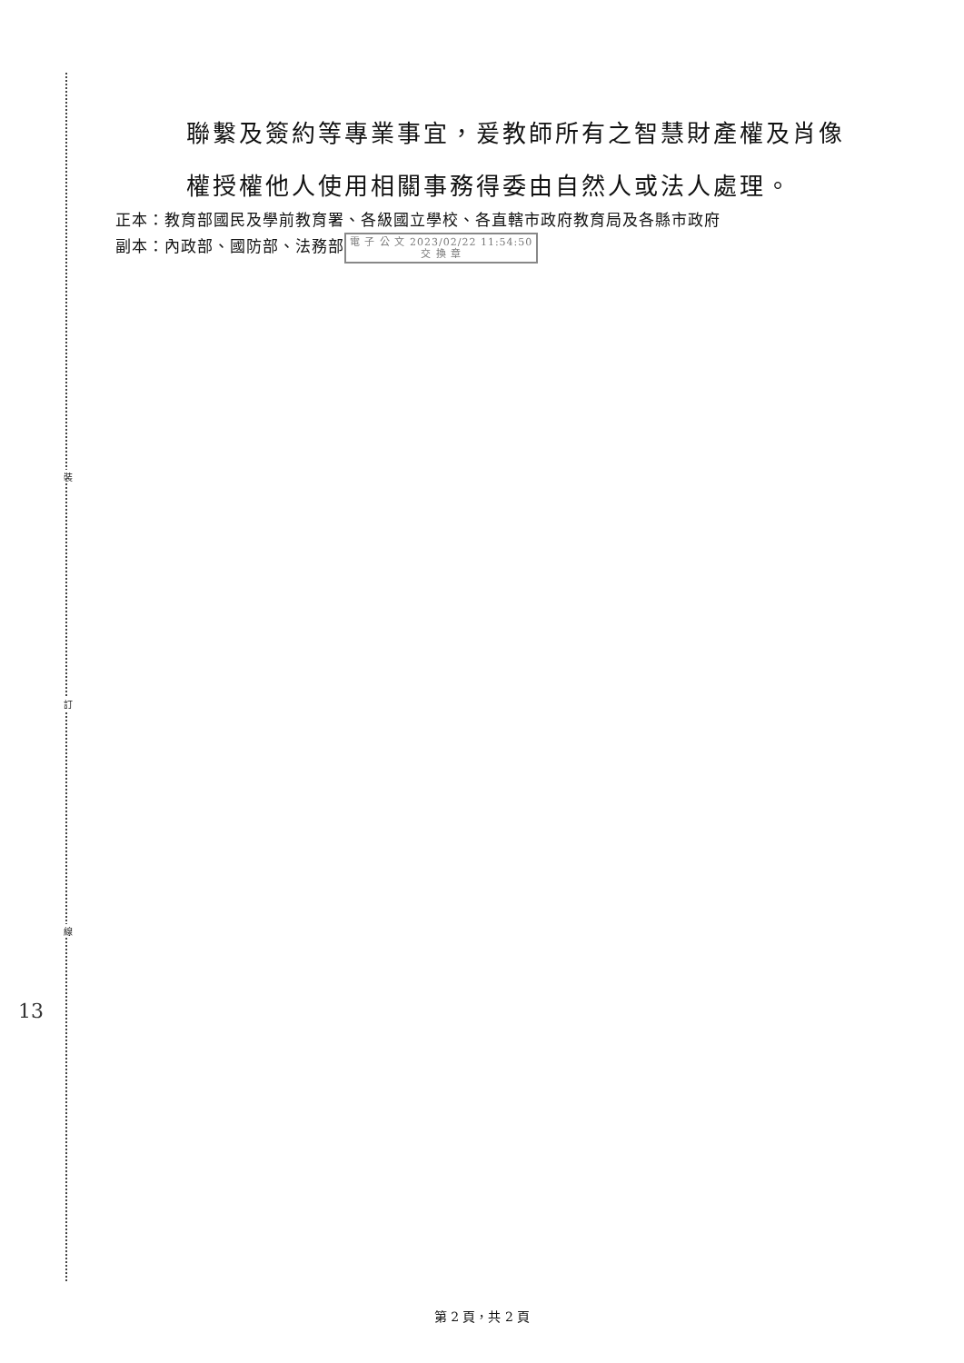裝
訂
線
聯繫及簽約等專業事宜，爰教師所有之智慧財產權及肖像
權授權他人使用相關事務得委由自然人或法人處理。
正本：教育部國民及學前教育署、各級國立學校、各直轄市政府教育局及各縣市政府
副本：內政部、國防部、法務部 電 子 公 文 2023/02/22 11:54:50
交 換 章
13
第 2 頁，共 2 頁